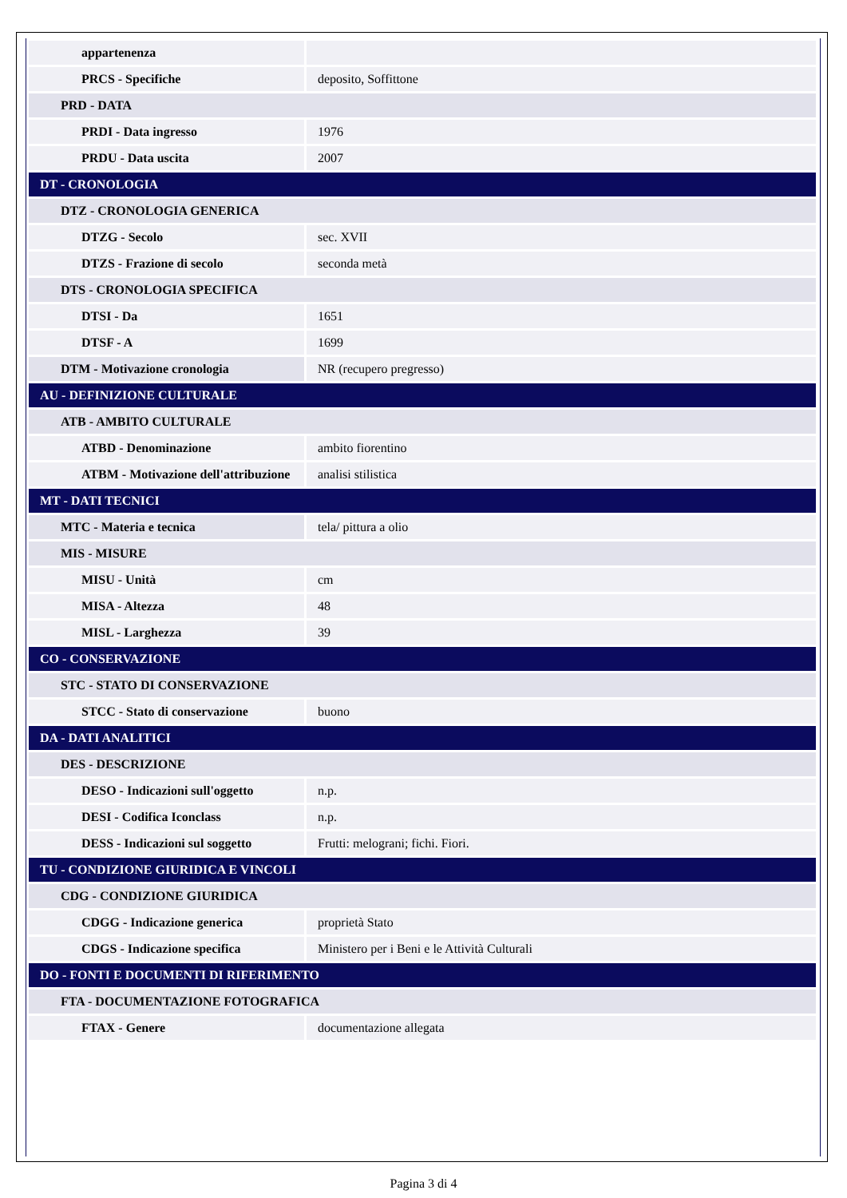| appartenenza | |
| PRCS - Specifiche | deposito, Soffittone |
| PRD - DATA | |
| PRDI - Data ingresso | 1976 |
| PRDU - Data uscita | 2007 |
| DT - CRONOLOGIA | |
| DTZ - CRONOLOGIA GENERICA | |
| DTZG - Secolo | sec. XVII |
| DTZS - Frazione di secolo | seconda metà |
| DTS - CRONOLOGIA SPECIFICA | |
| DTSI - Da | 1651 |
| DTSF - A | 1699 |
| DTM - Motivazione cronologia | NR (recupero pregresso) |
| AU - DEFINIZIONE CULTURALE | |
| ATB - AMBITO CULTURALE | |
| ATBD - Denominazione | ambito fiorentino |
| ATBM - Motivazione dell'attribuzione | analisi stilistica |
| MT - DATI TECNICI | |
| MTC - Materia e tecnica | tela/ pittura a olio |
| MIS - MISURE | |
| MISU - Unità | cm |
| MISA - Altezza | 48 |
| MISL - Larghezza | 39 |
| CO - CONSERVAZIONE | |
| STC - STATO DI CONSERVAZIONE | |
| STCC - Stato di conservazione | buono |
| DA - DATI ANALITICI | |
| DES - DESCRIZIONE | |
| DESO - Indicazioni sull'oggetto | n.p. |
| DESI - Codifica Iconclass | n.p. |
| DESS - Indicazioni sul soggetto | Frutti: melograni; fichi. Fiori. |
| TU - CONDIZIONE GIURIDICA E VINCOLI | |
| CDG - CONDIZIONE GIURIDICA | |
| CDGG - Indicazione generica | proprietà Stato |
| CDGS - Indicazione specifica | Ministero per i Beni e le Attività Culturali |
| DO - FONTI E DOCUMENTI DI RIFERIMENTO | |
| FTA - DOCUMENTAZIONE FOTOGRAFICA | |
| FTAX - Genere | documentazione allegata |
Pagina 3 di 4